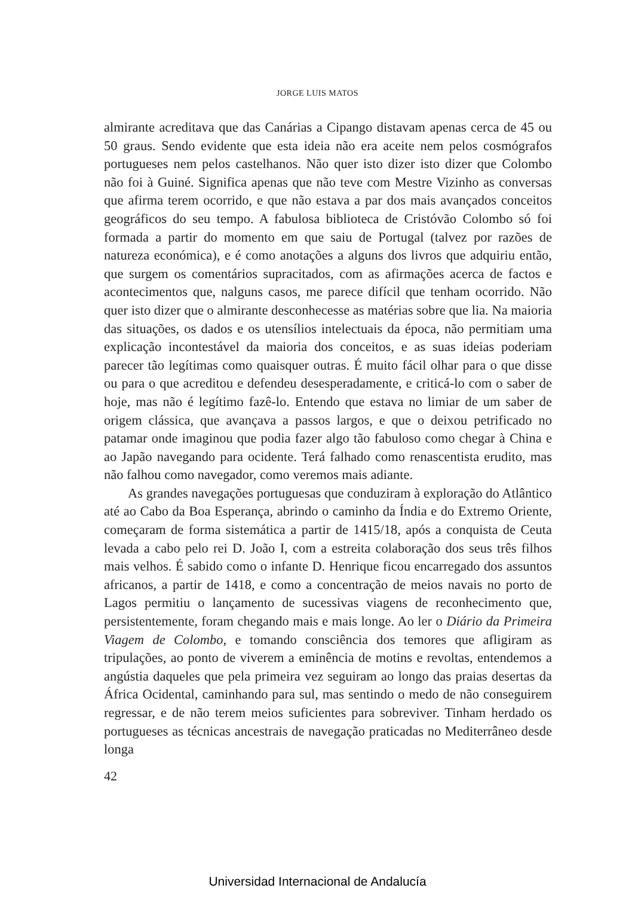JORGE LUIS MATOS
almirante acreditava que das Canárias a Cipango distavam apenas cerca de 45 ou 50 graus. Sendo evidente que esta ideia não era aceite nem pelos cosmógrafos portugueses nem pelos castelhanos. Não quer isto dizer isto dizer que Colombo não foi à Guiné. Significa apenas que não teve com Mestre Vizinho as conversas que afirma terem ocorrido, e que não estava a par dos mais avançados conceitos geográficos do seu tempo. A fabulosa biblioteca de Cristóvão Colombo só foi formada a partir do momento em que saiu de Portugal (talvez por razões de natureza económica), e é como anotações a alguns dos livros que adquiriu então, que surgem os comentários supracitados, com as afirmações acerca de factos e acontecimentos que, nalguns casos, me parece difícil que tenham ocorrido. Não quer isto dizer que o almirante desconhecesse as matérias sobre que lia. Na maioria das situações, os dados e os utensílios intelectuais da época, não permitiam uma explicação incontestável da maioria dos conceitos, e as suas ideias poderiam parecer tão legítimas como quaisquer outras. É muito fácil olhar para o que disse ou para o que acreditou e defendeu desesperadamente, e criticá-lo com o saber de hoje, mas não é legítimo fazê-lo. Entendo que estava no limiar de um saber de origem clássica, que avançava a passos largos, e que o deixou petrificado no patamar onde imaginou que podia fazer algo tão fabuloso como chegar à China e ao Japão navegando para ocidente. Terá falhado como renascentista erudito, mas não falhou como navegador, como veremos mais adiante.
As grandes navegações portuguesas que conduziram à exploração do Atlântico até ao Cabo da Boa Esperança, abrindo o caminho da Índia e do Extremo Oriente, começaram de forma sistemática a partir de 1415/18, após a conquista de Ceuta levada a cabo pelo rei D. João I, com a estreita colaboração dos seus três filhos mais velhos. É sabido como o infante D. Henrique ficou encarregado dos assuntos africanos, a partir de 1418, e como a concentração de meios navais no porto de Lagos permitiu o lançamento de sucessivas viagens de reconhecimento que, persistentemente, foram chegando mais e mais longe. Ao ler o Diário da Primeira Viagem de Colombo, e tomando consciência dos temores que afligiram as tripulações, ao ponto de viverem a eminência de motins e revoltas, entendemos a angústia daqueles que pela primeira vez seguiram ao longo das praias desertas da África Ocidental, caminhando para sul, mas sentindo o medo de não conseguirem regressar, e de não terem meios suficientes para sobreviver. Tinham herdado os portugueses as técnicas ancestrais de navegação praticadas no Mediterrâneo desde longa
42
Universidad Internacional de Andalucía